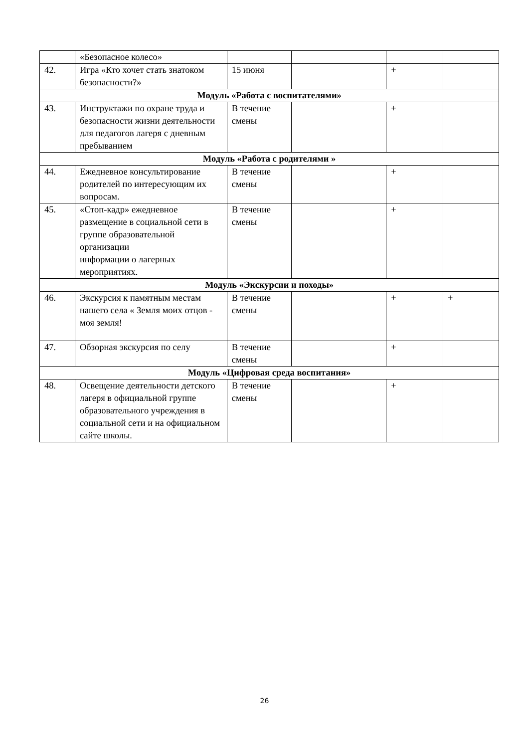| | «Безопасное колесо» | | | | |
| 42. | Игра «Кто хочет стать знатоком безопасности?» | 15 июня | | + | |
| Модуль «Работа с воспитателями» | | | | | |
| 43. | Инструктажи по охране труда и безопасности жизни деятельности для педагогов лагеря с дневным пребыванием | В течение смены | | + | |
| Модуль «Работа с родителями » | | | | | |
| 44. | Ежедневное консультирование родителей по интересующим их вопросам. | В течение смены | | + | |
| 45. | «Стоп-кадр» ежедневное размещение в социальной сети в группе образовательной организации информации о лагерных мероприятиях. | В течение смены | | + | |
| Модуль «Экскурсии и походы» | | | | | |
| 46. | Экскурсия к памятным местам нашего села « Земля моих отцов - моя земля! | В течение смены | | + | + |
| 47. | Обзорная экскурсия по селу | В течение смены | | + | |
| Модуль «Цифровая среда воспитания» | | | | | |
| 48. | Освещение деятельности детского лагеря в официальной группе образовательного учреждения в социальной сети и на официальном сайте школы. | В течение смены | | + | |
26